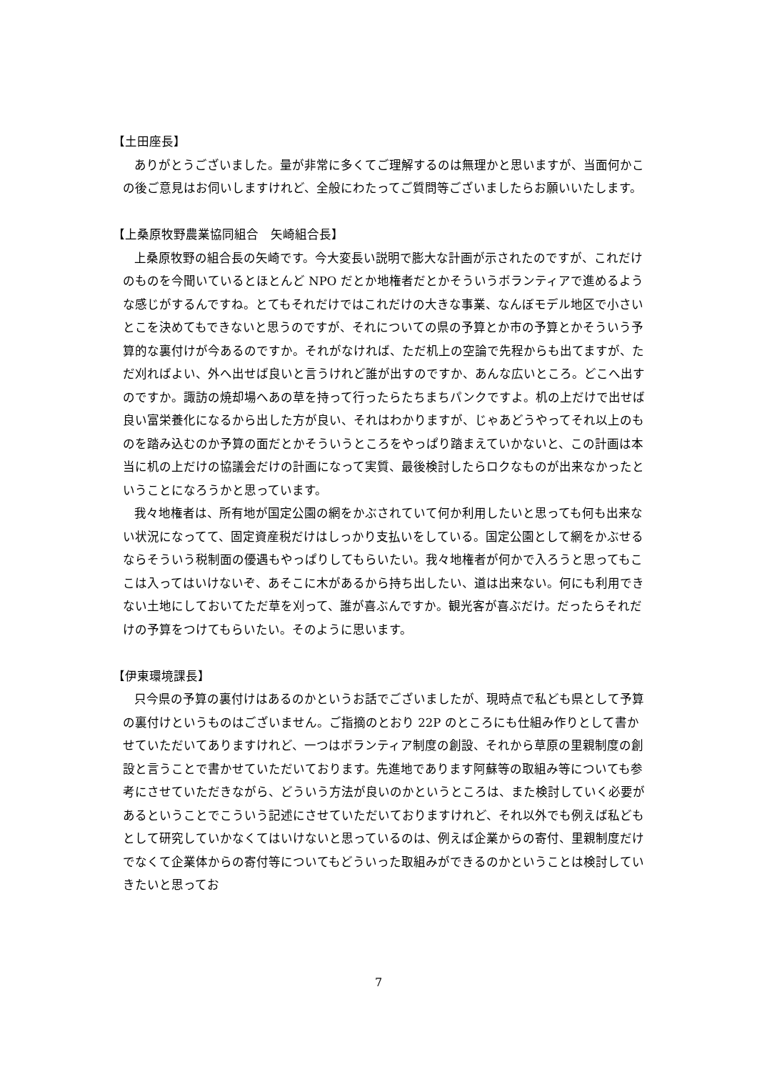【土田座長】
ありがとうございました。量が非常に多くてご理解するのは無理かと思いますが、当面何かこの後ご意見はお伺いしますけれど、全般にわたってご質問等ございましたらお願いいたします。
【上桑原牧野農業協同組合　矢崎組合長】
上桑原牧野の組合長の矢崎です。今大変長い説明で膨大な計画が示されたのですが、これだけのものを今聞いているとほとんど NPO だとか地権者だとかそういうボランティアで進めるような感じがするんですね。とてもそれだけではこれだけの大きな事業、なんぼモデル地区で小さいとこを決めてもできないと思うのですが、それについての県の予算とか市の予算とかそういう予算的な裏付けが今あるのですか。それがなければ、ただ机上の空論で先程からも出てますが、ただ刈ればよい、外へ出せば良いと言うけれど誰が出すのですか、あんな広いところ。どこへ出すのですか。諏訪の焼却場へあの草を持って行ったらたちまちパンクですよ。机の上だけで出せば良い富栄養化になるから出した方が良い、それはわかりますが、じゃあどうやってそれ以上のものを踏み込むのか予算の面だとかそういうところをやっぱり踏まえていかないと、この計画は本当に机の上だけの協議会だけの計画になって実質、最後検討したらロクなものが出来なかったということになろうかと思っています。
我々地権者は、所有地が国定公園の網をかぶされていて何か利用したいと思っても何も出来ない状況になってて、固定資産税だけはしっかり支払いをしている。国定公園として網をかぶせるならそういう税制面の優遇もやっぱりしてもらいたい。我々地権者が何かで入ろうと思ってもここは入ってはいけないぞ、あそこに木があるから持ち出したい、道は出来ない。何にも利用できない土地にしておいてただ草を刈って、誰が喜ぶんですか。観光客が喜ぶだけ。だったらそれだけの予算をつけてもらいたい。そのように思います。
【伊東環境課長】
只今県の予算の裏付けはあるのかというお話でございましたが、現時点で私ども県として予算の裏付けというものはございません。ご指摘のとおり 22P のところにも仕組み作りとして書かせていただいてありますけれど、一つはボランティア制度の創設、それから草原の里親制度の創設と言うことで書かせていただいております。先進地であります阿蘇等の取組み等についても参考にさせていただきながら、どういう方法が良いのかというところは、また検討していく必要があるということでこういう記述にさせていただいておりますけれど、それ以外でも例えば私どもとして研究していかなくてはいけないと思っているのは、例えば企業からの寄付、里親制度だけでなくて企業体からの寄付等についてもどういった取組みができるのかということは検討していきたいと思ってお
7